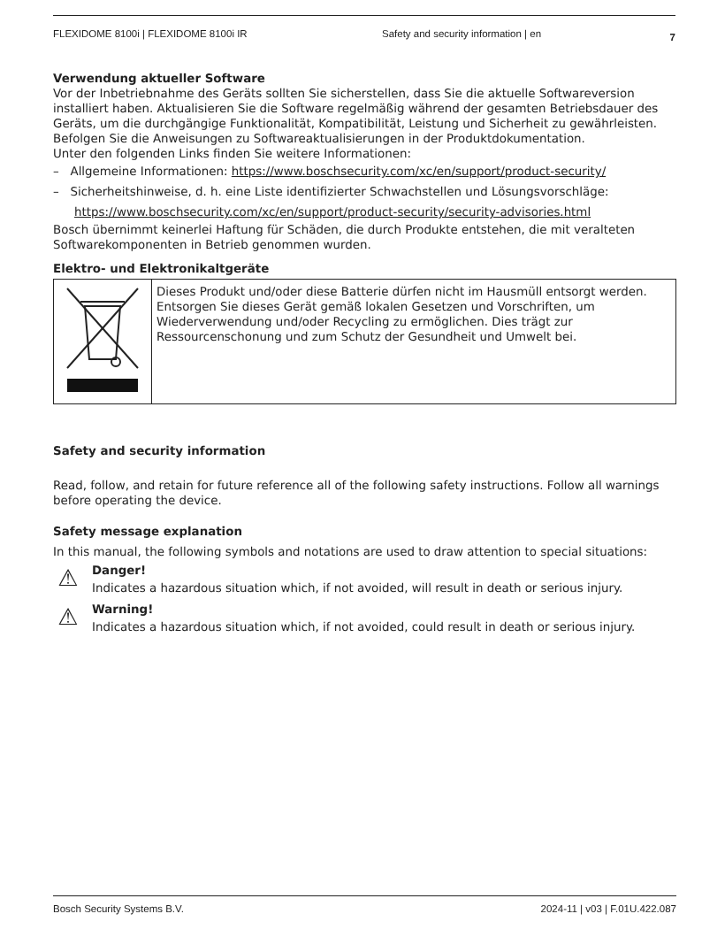FLEXIDOME 8100i | FLEXIDOME 8100i IR Safety and security information | en 7
Verwendung aktueller Software
Vor der Inbetriebnahme des Geräts sollten Sie sicherstellen, dass Sie die aktuelle Softwareversion installiert haben. Aktualisieren Sie die Software regelmäßig während der gesamten Betriebsdauer des Geräts, um die durchgängige Funktionalität, Kompatibilität, Leistung und Sicherheit zu gewährleisten. Befolgen Sie die Anweisungen zu Softwareaktualisierungen in der Produktdokumentation.
Unter den folgenden Links finden Sie weitere Informationen:
– Allgemeine Informationen: https://www.boschsecurity.com/xc/en/support/product-security/
– Sicherheitshinweise, d. h. eine Liste identifizierter Schwachstellen und Lösungsvorschläge: https://www.boschsecurity.com/xc/en/support/product-security/security-advisories.html
Bosch übernimmt keinerlei Haftung für Schäden, die durch Produkte entstehen, die mit veralteten Softwarekomponenten in Betrieb genommen wurden.
Elektro- und Elektronikaltgeräte
| | Dieses Produkt und/oder diese Batterie dürfen nicht im Hausmüll entsorgt werden. Entsorgen Sie dieses Gerät gemäß lokalen Gesetzen und Vorschriften, um Wiederverwendung und/oder Recycling zu ermöglichen. Dies trägt zur Ressourcenschonung und zum Schutz der Gesundheit und Umwelt bei. |
Safety and security information
Read, follow, and retain for future reference all of the following safety instructions. Follow all warnings before operating the device.
Safety message explanation
In this manual, the following symbols and notations are used to draw attention to special situations:
⚠
Danger!
Indicates a hazardous situation which, if not avoided, will result in death or serious injury.
⚠
Warning!
Indicates a hazardous situation which, if not avoided, could result in death or serious injury.
Bosch Security Systems B.V. 2024-11 | v03 | F.01U.422.087